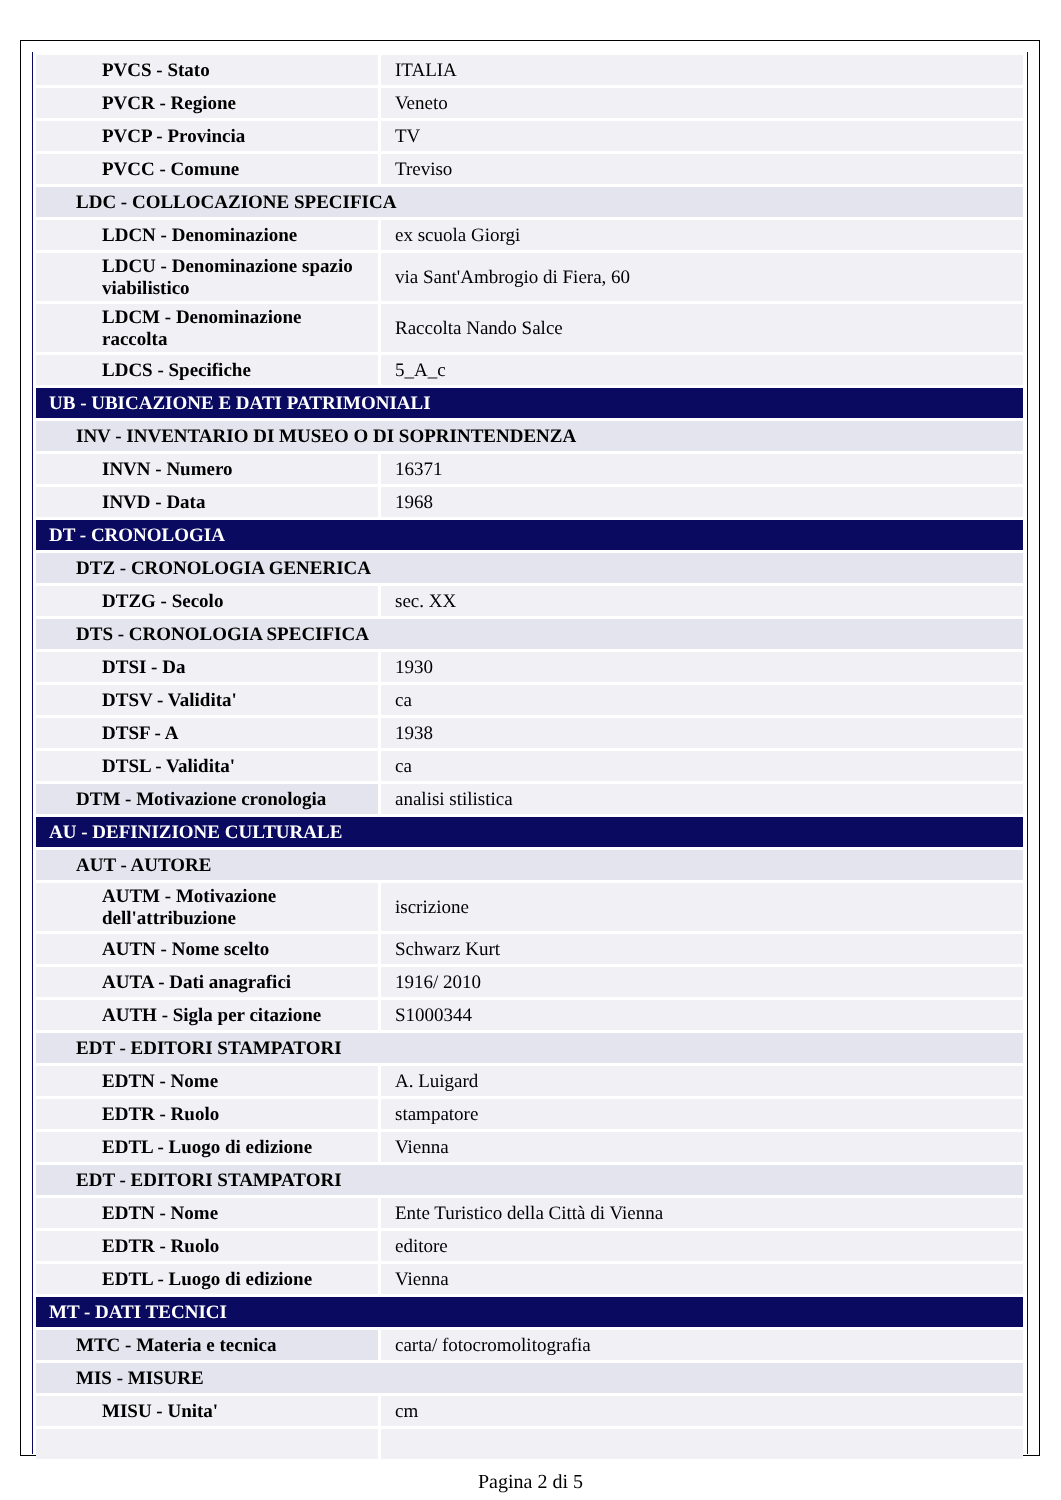| PVCS - Stato | ITALIA |
| PVCR - Regione | Veneto |
| PVCP - Provincia | TV |
| PVCC - Comune | Treviso |
| LDC - COLLOCAZIONE SPECIFICA | |
| LDCN - Denominazione | ex scuola Giorgi |
| LDCU - Denominazione spazio viabilistico | via Sant'Ambrogio di Fiera, 60 |
| LDCM - Denominazione raccolta | Raccolta Nando Salce |
| LDCS - Specifiche | 5_A_c |
| UB - UBICAZIONE E DATI PATRIMONIALI | |
| INV - INVENTARIO DI MUSEO O DI SOPRINTENDENZA | |
| INVN - Numero | 16371 |
| INVD - Data | 1968 |
| DT - CRONOLOGIA | |
| DTZ - CRONOLOGIA GENERICA | |
| DTZG - Secolo | sec. XX |
| DTS - CRONOLOGIA SPECIFICA | |
| DTSI - Da | 1930 |
| DTSV - Validita' | ca |
| DTSF - A | 1938 |
| DTSL - Validita' | ca |
| DTM - Motivazione cronologia | analisi stilistica |
| AU - DEFINIZIONE CULTURALE | |
| AUT - AUTORE | |
| AUTM - Motivazione dell'attribuzione | iscrizione |
| AUTN - Nome scelto | Schwarz Kurt |
| AUTA - Dati anagrafici | 1916/ 2010 |
| AUTH - Sigla per citazione | S1000344 |
| EDT - EDITORI STAMPATORI | |
| EDTN - Nome | A. Luigard |
| EDTR - Ruolo | stampatore |
| EDTL - Luogo di edizione | Vienna |
| EDT - EDITORI STAMPATORI | |
| EDTN - Nome | Ente Turistico della Città di Vienna |
| EDTR - Ruolo | editore |
| EDTL - Luogo di edizione | Vienna |
| MT - DATI TECNICI | |
| MTC - Materia e tecnica | carta/ fotocromolitografia |
| MIS - MISURE | |
| MISU - Unita' | cm |
Pagina 2 di 5